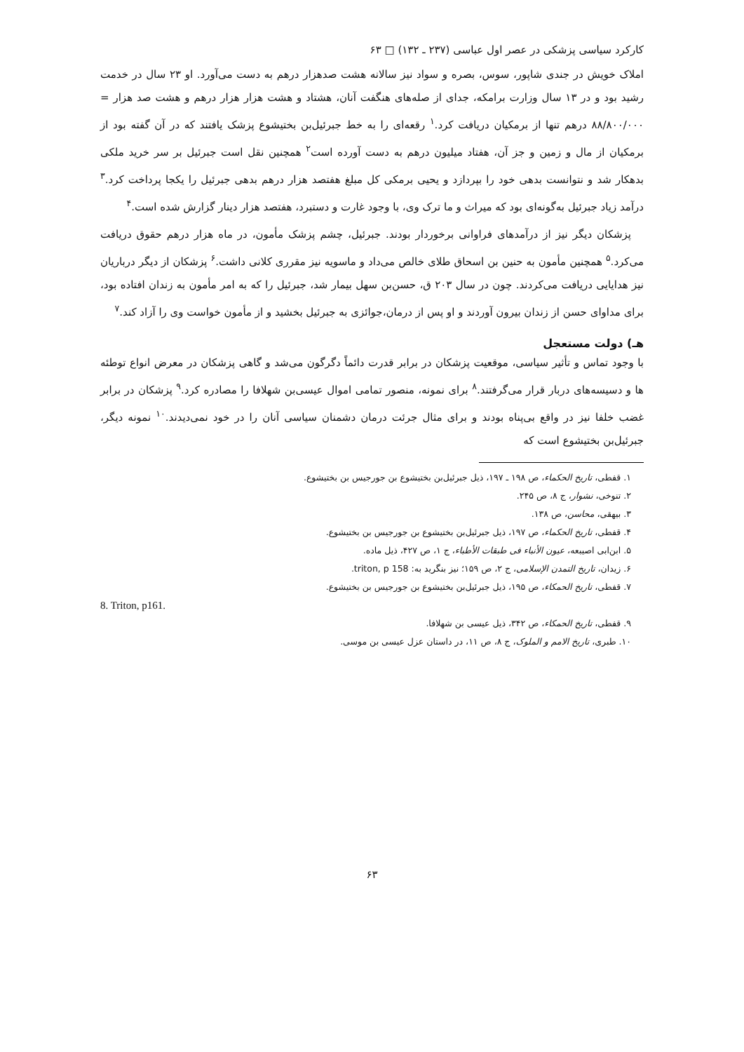کارکرد سیاسی پزشکی در عصر اول عباسی (۲۳۷ ـ ۱۳۲) □ ۶۳
املاک خویش در جندی شاپور، سوس، بصره و سواد نیز سالانه هشت صدهزار درهم به دست می‌آورد. او ۲۳ سال در خدمت رشید بود و در ۱۳ سال وزارت برامکه، جدای از صله‌های هنگفت آنان، هشتاد و هشت هزار هزار درهم و هشت صد هزار = ۸۸/۸۰۰/۰۰۰ درهم تنها از برمکیان دریافت کرد.<sup>۱</sup> رقعه‌ای را به خط جبرئیل‌بن بختیشوع پزشک یافتند که در آن گفته بود از برمکیان از مال و زمین و جز آن، هفتاد میلیون درهم به دست آورده است<sup>۲</sup> همچنین نقل است جبرئیل بر سر خرید ملکی بدهکار شد و نتوانست بدهی خود را بپردازد و یحیی برمکی کل مبلغ هفتصد هزار درهم بدهی جبرئیل را یکجا پرداخت کرد.<sup>۳</sup> درآمد زیاد جبرئیل به‌گونه‌ای بود که میراث و ما ترک وی، با وجود غارت و دستبرد، هفتصد هزار دینار گزارش شده است.<sup>۴</sup>
پزشکان دیگر نیز از درآمدهای فراوانی برخوردار بودند. جبرئیل، چشم پزشک مأمون، در ماه هزار درهم حقوق دریافت می‌کرد.<sup>۵</sup> همچنین مأمون به حنین بن اسحاق طلای خالص می‌داد و ماسویه نیز مقرری کلانی داشت.<sup>۶</sup> پزشکان از دیگر درباریان نیز هدایایی دریافت می‌کردند. چون در سال ۲۰۳ ق، حسن‌بن سهل بیمار شد، جبرئیل را که به امر مأمون به زندان افتاده بود، برای مداوای حسن از زندان بیرون آوردند و او پس از درمان،جوائزی به جبرئیل بخشید و از مأمون خواست وی را آزاد کند.<sup>۷</sup>
هـ) دولت مستعجل
با وجود تماس و تأثیر سیاسی، موقعیت پزشکان در برابر قدرت دائماً دگرگون می‌شد و گاهی پزشکان در معرض انواع توطئه ها و دسیسه‌های دربار قرار می‌گرفتند.<sup>۸</sup> برای نمونه، منصور تمامی اموال عیسی‌بن شهلافا را مصادره کرد.<sup>۹</sup> پزشکان در برابر غضب خلفا نیز در واقع بی‌پناه بودند و برای مثال جرئت درمان دشمنان سیاسی آنان را در خود نمی‌دیدند.<sup>۱۰</sup> نمونه دیگر، جبرئیل‌بن بختیشوع است که
۱. قفطی، تاریخ الحکماء، ص ۱۹۸ ـ ۱۹۷، ذیل جبرئیل‌بن بختیشوع بن جورجیس بن بختیشوع.
۲. تنوخی، نشوار، ج ۸، ص ۲۴۵.
۳. بیهقی، محاسن، ص ۱۳۸.
۴. قفطی، تاریخ الحکماء، ص ۱۹۷، ذیل جبرئیل‌بن بختیشوع بن جورجیس بن بختیشوع.
۵. ابن‌ابی اصیبعه، عیون الأنباء فی طبقات الأطباء، ج ۱، ص ۴۲۷، ذیل ماده.
۶. زیدان، تاریخ التمدن الإسلامی، ج ۲، ص ۱۵۹؛ نیز بنگرید به: triton, p 158.
۷. قفطی، تاریخ الحمکاء، ص ۱۹۵، ذیل جبرئیل‌بن بختیشوع بن جورجیس بن بختیشوع.
8. Triton, p161.
۹. قفطی، تاریخ الحمکاء، ص ۳۴۲، ذیل عیسی بن شهلافا.
۱۰. طبری، تاریخ الامم و الملوک، ج ۸، ص ۱۱، در داستان عزل عیسی بن موسی.
۶۳